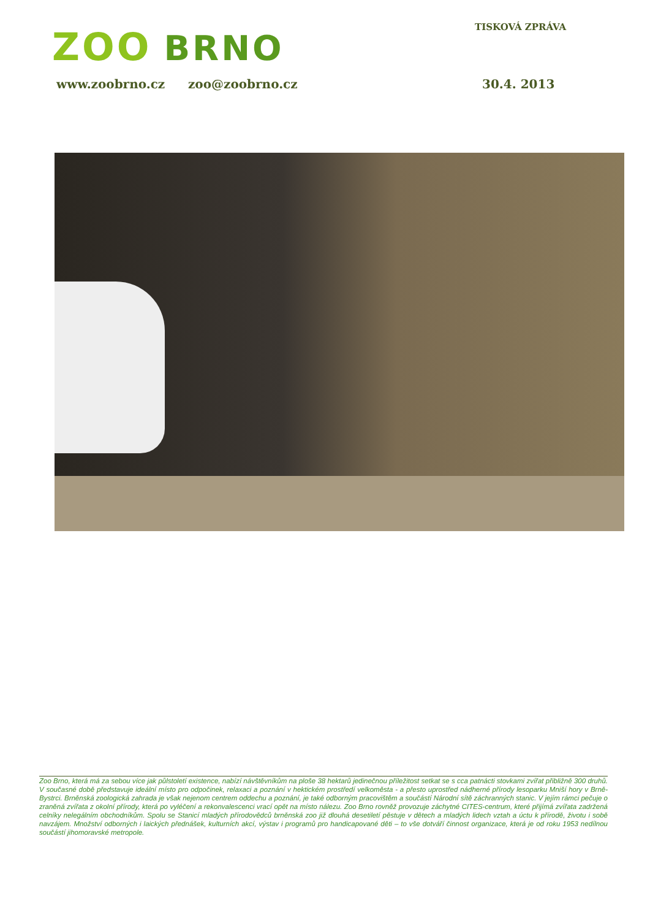ZOO BRNO TISKOVÁ ZPRÁVA
www.zoobrno.cz zoo@zoobrno.cz 30.4. 2013
Zoo Brno, která má za sebou více jak půlstoletí existence, nabízí návštěvníkům na ploše 38 hektarů jedinečnou příležitost setkat se s cca patnácti stovkami zvířat přibližně 300 druhů. V současné době představuje ideální místo pro odpočinek, relaxaci a poznání v hektickém prostředí velkoměsta - a přesto uprostřed nádherné přírody lesoparku Mniší hory v Brně-Bystrci. Brněnská zoologická zahrada je však nejenom centrem oddechu a poznání, je také odborným pracovištěm a součástí Národní sítě záchranných stanic. V jejím rámci pečuje o zraněná zvířata z okolní přírody, která po vyléčení a rekonvalescenci vrací opět na místo nálezu. Zoo Brno rovněž provozuje záchytné CITES-centrum, které přijímá zvířata zadržená celníky nelegálním obchodníkům. Spolu se Stanicí mladých přírodovědců brněnská zoo již dlouhá desetiletí pěstuje v dětech a mladých lidech vztah a úctu k přírodě, životu i sobě navzájem. Množství odborných i laických přednášek, kulturních akcí, výstav i programů pro handicapované děti – to vše dotváří činnost organizace, která je od roku 1953 nedílnou součástí jihomoravské metropole.